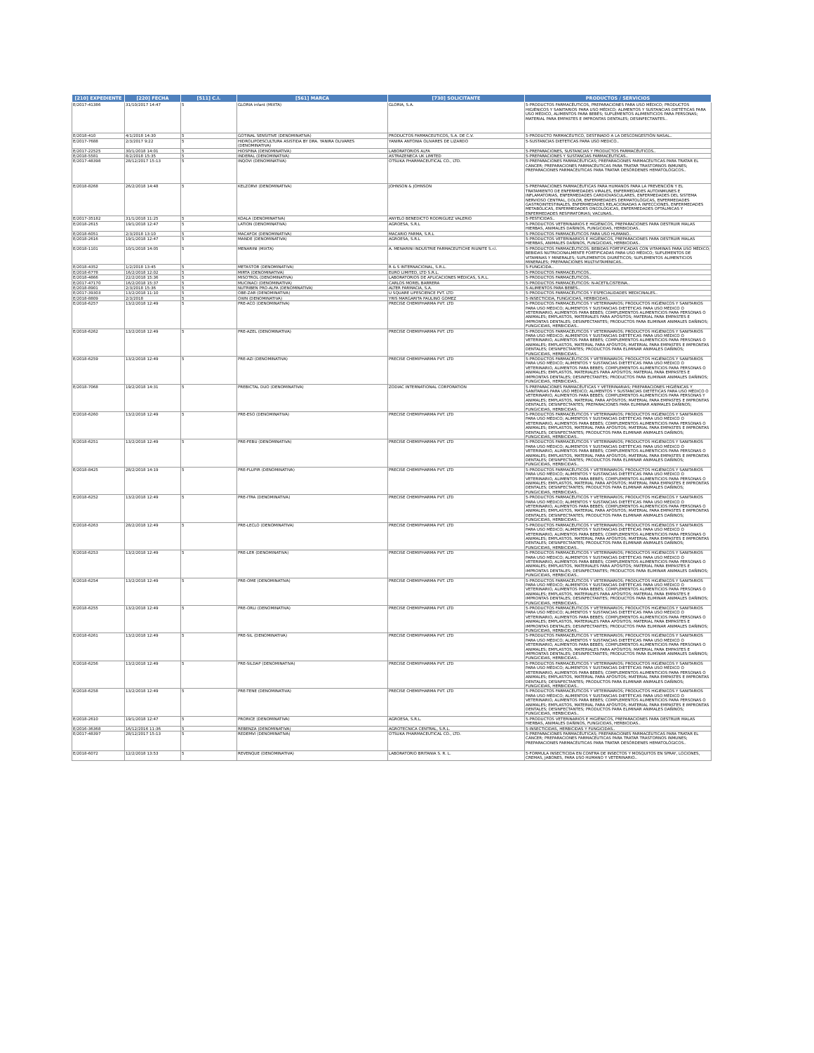| [210] EXPEDIENTE | [220] FECHA | [511] C.I. | [561] MARCA | [730] SOLICITANTE | PRODUCTOS / SERVICIOS |
| --- | --- | --- | --- | --- | --- |
| E/2017-41386 | 31/10/2017 14:47 | 5 | GLORIA infant (MIXTA) | GLORIA, S.A. | 5-PRODUCTOS FARMACÉUTICOS, PREPARACIONES PARA USO MÉDICO; PRODUCTOS HIGIÉNICOS Y SANITARIOS PARA USO MÉDICO; ALIMENTOS Y SUSTANCIAS DIETÉTICAS PARA USO MÉDICO, ALIMENTOS PARA BEBÉS; SUPLEMENTOS ALIMENTICIOS PARA PERSONAS; MATERIAL PARA EMPASTES E IMPRONTAS DENTALES; DESINFECTANTES.. |
| E/2018-410 | 4/1/2018 14:30 | 5 | GOTINAL SENSITIVE (DENOMINATIVA) | PRODUCTOS FARMACEUTICOS, S.A. DE C.V. | 5-PRODUCTO FARMACÉUTICO, DESTINADO A LA DESCONGESTIÓN NASAL.. |
| E/2017-7688 | 2/3/2017 9:22 | 5 | HIDROLIPOESCULTURA ASISTIDA BY DRA. YANIRA OLIVARES (DENOMINATIVA) | YANIRA ANTONIA OLIVARES DE LIZARDO | 5-SUSTANCIAS DIETETICAS PARA USO MEDICO.. |
| E/2017-22525 | 30/1/2018 14:01 | 5 | HIOSPINA (DENOMINATIVA) | LABORATORIOS ALFA | 5-PREPARACIONES, SUSTANCIAS Y PRODUCTOS FARMACÉUTICOS.. |
| E/2018-5581 | 8/2/2018 15:35 | 5 | INDERAL (DENOMINATIVA) | ASTRAZENECA UK LIMITED | 5-PREPARACIONES Y SUSTANCIAS FARMACÉUTICAS.. |
| E/2017-48398 | 28/12/2017 15:13 | 5 | INQOVI (DENOMINATIVA) | OTSUKA PHARMACEUTICAL CO., LTD. | 5-PREPARACIONES FARMACÉUTICAS; PREPARACIONES FARMACÉUTICAS PARA TRATAR EL CÁNCER; PREPARACIONES FARMACÉUTICAS PARA TRATAR TRASTORNOS INMUNES; PREPARACIONES FARMACÉUTICAS PARA TRATAR DESÓRDENES HEMATOLÓGICOS.. |
| E/2018-8268 | 26/2/2018 14:48 | 5 | KELZORVI (DENOMINATIVA) | JOHNSON & JOHNSON | 5-PREPARACIONES FARMACÉUTICAS PARA HUMANOS PARA LA PREVENCIÓN Y EL TRATAMIENTO DE ENFERMEDADES VIRALES, ENFERMEDADES AUTOINMUNES E INFLAMATORIAS, ENFERMEDADES CARDIOVASCULARES, ENFERMEDADES DEL SISTEMA NERVIOSO CENTRAL, DOLOR, ENFERMEDADES DERMATOLÓGICAS, ENFERMEDADES GASTROINTESTINALES, ENFERMEDADES RELACIONADAS A INFECCIONES, ENFERMEDADES METABÓLICAS, ENFERMEDADES ONCOLÓGICAS, ENFERMEDADES OFTÁLMICAS Y ENFERMEDADES RESPIRATORIAS; VACUNAS.. |
| E/2017-35182 | 31/1/2018 11:25 | 5 | KOALA (DENOMINATIVA) | ANYELO BENEDICTO RODRIGUEZ VALERIO | 5-PESTICIDAS.. |
| E/2018-2615 | 19/1/2018 12:47 | 5 | LATION (DENOMINATIVA) | AGROESA, S.R.L | 5-PRODUCTOS VETERINARIOS E HIGIÉNICOS, PREPARACIONES PARA DESTRUIR MALAS HIERBAS, ANIMALES DAÑINOS, FUNGICIDAS, HERBICIDAS.. |
| E/2018-6051 | 2/3/2018 13:10 | 5 | MACAFOX (DENOMINATIVA) | MACARIO FARMA, S.R.L | 5-PRODUCTOS FARMACÉUTICOS PARA USO HUMANO.. |
| E/2018-2616 | 19/1/2018 12:47 | 5 | MANDE (DENOMINATIVA) | AGROESA, S.R.L | 5-PRODUCTOS VETERINARIOS E HIGIÉNICOS, PREPARACIONES PARA DESTRUIR MALAS HIERBAS, ANIMALES DAÑINOS, FUNGICIDAS, HERBICIDAS.. |
| E/2018-1101 | 10/1/2018 14:05 | 5 | MENARINI (MIXTA) | A. MENARINI INDUSTRIE FARMACEUTICHE RIUNITE S.r.l. | 5-PRODUCTOS FARMACÉUTICOS; BEBIDAS FORTIFICADAS CON VITAMINAS PARA USO MÉDICO; BEBIDAS NUTRICIONALMENTE FORTIFICADAS PARA USO MÉDICO; SUPLEMENTOS DE VITAMINAS Y MINERALES; SUPLEMENTOS DIURÉTICOS; SUPLEMENTOS ALIMENTICIOS MINERALES; PREPARACIONES MULTIVITAMÍNICAS.. |
| E/2018-4352 | 1/2/2018 13:45 | 5 | METASTOR (DENOMINATIVA) | R & S INTERNACIONAL, S.R.L. | 5-FUNGICIDA.. |
| E/2018-6778 | 16/2/2018 12:02 | 5 | MIRTA (DENOMINATIVA) | EURO LIMITED, LTD S.R.L. | 5-PRODUCTOS FARMACÉUTICOS.. |
| E/2018-4866 | 22/2/2018 15:36 | 5 | MISOTROL (DENOMINATIVA) | LABORATORIOS DE APLICACIONES MÉDICAS, S.R.L. | 5-PRODUCTOS FARMACÉUTICOS.. |
| E/2017-47170 | 16/2/2018 15:37 | 5 | MUCINACI (DENOMINATIVA) | CARLOS MOREL BARRERA | 5-PRODUCTOS FARMACÉUTICOS: N-ACETILCISTEINA.. |
| E/2018-8901 | 2/3/2018 15:36 | 5 | NUTRIBEN PRO-ALFA (DENOMINATIVA) | ALTER FARMACIA, S.A. | 5-ALIMENTOS PARA BEBÉS.. |
| E/2017-39303 | 13/2/2018 11:10 | 5 | OBE-ZAR (DENOMINATIVA) | U SQUARE LIFESCIENCE PVT. LTD | 5-PRODUCTOS FARMACÉUTICOS Y ESPECIALIDADES MEDICINALES.. |
| E/2018-8809 | 2/3/2018 | 5 | OWN (DENOMINATIVA) | YRIS MARGARITA PAULINO GOMEZ | 5-INSECTICIDA, FUNGICIDAS, HERBICIDAS.. |
| E/2018-6257 | 13/2/2018 12:49 | 5 | PRE-ACO (DENOMINATIVA) | PRECISE CHEMIPHARMA PVT. LTD | 5-PRODUCTOS FARMACÉUTICOS Y VETERINARIOS; PRODUCTOS HIGIÉNICOS Y SANITARIOS PARA USO MÉDICO; ALIMENTOS Y SUSTANCIAS DIETÉTICAS PARA USO MÉDICO O VETERINARIO, ALIMENTOS PARA BEBÉS; COMPLEMENTOS ALIMENTICIOS PARA PERSONAS O ANIMALES; EMPLASTOS, MATERIALES PARA APÓSITOS; MATERIAL PARA EMPASTES E IMPRONTAS DENTALES; DESINFECTANTES; PRODUCTOS PARA ELIMINAR ANIMALES DAÑINOS; FUNGICIDAS, HERBICIDAS.. |
| E/2018-6262 | 13/2/2018 12:49 | 5 | PRE-AZEL (DENOMINATIVA) | PRECISE CHEMIPHARMA PVT. LTD | 5-PRODUCTOS FARMACÉUTICOS Y VETERINARIOS; PRODUCTOS HIGIÉNICOS Y SANITARIOS PARA USO MÉDICO; ALIMENTOS Y SUSTANCIAS DIETÉTICAS PARA USO MÉDICO O VETERINARIO, ALIMENTOS PARA BEBÉS; COMPLEMENTOS ALIMENTICIOS PARA PERSONAS O ANIMALES; EMPLASTOS, MATERIAL PARA APÓSITOS; MATERIAL PARA EMPASTES E IMPRONTAS DENTALES; DESINFECTANTES; PRODUCTOS PARA ELIMINAR ANIMALES DAÑINOS; FUNGICIDAS, HERBICIDAS.. |
| E/2018-6259 | 13/2/2018 12:49 | 5 | PRE-AZI (DENOMINATIVA) | PRECISE CHEMIPHARMA PVT. LTD | 5-PRODUCTOS FARMACÉUTICOS Y VETERINARIOS; PRODUCTOS HIGIÉNICOS Y SANITARIOS PARA USO MÉDICO; ALIMENTOS Y SUSTANCIAS DIETÉTICAS PARA USO MÉDICO O VETERINARIO, ALIMENTOS PARA BEBÉS; COMPLEMENTOS ALIMENTICIOS PARA PERSONAS O ANIMALES; EMPLASTOS, MATERIALES PARA APÓSITOS; MATERIAL PARA EMPASTES E IMPRONTAS DENTALES; DESINFECTANTES; PRODUCTOS PARA ELIMINAR ANIMALES DAÑINOS; FUNGICIDAS, HERBICIDAS.. |
| E/2018-7068 | 19/2/2018 14:31 | 5 | PREBICTAL DUO (DENOMINATIVA) | ZODIAC INTERNATIONAL CORPORATION | 5-PREPARACIONES FARMACÉUTICAS Y VETERINARIAS; PREPARACIONES HIGIÉNICAS Y SANITARIAS PARA USO MÉDICO; ALIMENTOS Y SUSTANCIAS DIETÉTICAS PARA USO MÉDICO O VETERINARIO, ALIMENTOS PARA BEBÉS; COMPLEMENTOS ALIMENTICIOS PARA PERSONAS Y ANIMALES; EMPLASTOS, MATERIAL PARA APÓSITOS; MATERIAL PARA EMPASTES E IMPRONTAS DENTALES; DESINFECTANTES; PREPARACIONES PARA ELIMINAR ANIMALES DAÑINOS; FUNGICIDAS, HERBICIDAS.. |
| E/2018-6260 | 13/2/2018 12:49 | 5 | PRE-ESO (DENOMINATIVA) | PRECISE CHEMIPHARMA PVT. LTD | 5-PRODUCTOS FARMACÉUTICOS Y VETERINARIOS; PRODUCTOS HIGIÉNICOS Y SANITARIOS PARA USO MÉDICO; ALIMENTOS Y SUSTANCIAS DIETÉTICAS PARA USO MÉDICO O VETERINARIO, ALIMENTOS PARA BEBÉS; COMPLEMENTOS ALIMENTICIOS PARA PERSONAS O ANIMALES; EMPLASTOS, MATERIAL PARA APÓSITOS; MATERIAL PARA EMPASTES E IMPRONTAS DENTALES; DESINFECTANTES; PRODUCTOS PARA ELIMINAR ANIMALES DAÑINOS; FUNGICIDAS, HERBICIDAS.. |
| E/2018-6251 | 13/2/2018 12:49 | 5 | PRE-FEBU (DENOMINATIVA) | PRECISE CHEMIPHARMA PVT. LTD | 5-PRODUCTOS FARMACÉUTICOS Y VETERINARIOS; PRODUCTOS HIGIÉNICOS Y SANITARIOS PARA USO MÉDICO; ALIMENTOS Y SUSTANCIAS DIETÉTICAS PARA USO MÉDICO O VETERINARIO, ALIMENTOS PARA BEBÉS; COMPLEMENTOS ALIMENTICIOS PARA PERSONAS O ANIMALES; EMPLASTOS, MATERIAL PARA APÓSITOS; MATERIAL PARA EMPASTES E IMPRONTAS DENTALES; DESINFECTANTES; PRODUCTOS PARA ELIMINAR ANIMALES DAÑINOS; FUNGICIDAS, HERBICIDAS.. |
| E/2018-8425 | 28/2/2018 14:19 | 5 | PRE-FLUPIR (DENOMINATIVA) | PRECISE CHEMIPHARMA PVT. LTD | 5-PRODUCTOS FARMACÉUTICOS Y VETERINARIOS; PRODUCTOS HIGIÉNICOS Y SANITARIOS PARA USO MÉDICO; ALIMENTOS Y SUSTANCIAS DIETÉTICAS PARA USO MÉDICO O VETERINARIO, ALIMENTOS PARA BEBÉS; COMPLEMENTOS ALIMENTICIOS PARA PERSONAS O ANIMALES; EMPLASTOS, MATERIAL PARA APÓSITOS; MATERIAL PARA EMPASTES E IMPRONTAS DENTALES; DESINFECTANTES; PRODUCTOS PARA ELIMINAR ANIMALES DAÑINOS; FUNGICIDAS, HERBICIDAS.. |
| E/2018-6252 | 13/2/2018 12:49 | 5 | PRE-ITRA (DENOMINATIVA) | PRECISE CHEMIPHARMA PVT. LTD | 5-PRODUCTOS FARMACÉUTICOS Y VETERINARIOS; PRODUCTOS HIGIÉNICOS Y SANITARIOS PARA USO MÉDICO; ALIMENTOS Y SUSTANCIAS DIETÉTICAS PARA USO MÉDICO O VETERINARIO, ALIMENTOS PARA BEBÉS; COMPLEMENTOS ALIMENTICIOS PARA PERSONAS O ANIMALES; EMPLASTOS, MATERIAL PARA APÓSITOS; MATERIAL PARA EMPASTES E IMPRONTAS DENTALES; DESINFECTANTES; PRODUCTOS PARA ELIMINAR ANIMALES DAÑINOS; FUNGICIDAS, HERBICIDAS.. |
| E/2018-6263 | 28/2/2018 12:49 | 5 | PRE-LECLO (DENOMINATIVA) | PRECISE CHEMIPHARMA PVT. LTD | 5-PRODUCTOS FARMACÉUTICOS Y VETERINARIOS; PRODUCTOS HIGIÉNICOS Y SANITARIOS PARA USO MÉDICO; ALIMENTOS Y SUSTANCIAS DIETÉTICAS PARA USO MÉDICO O VETERINARIO, ALIMENTOS PARA BEBÉS; COMPLEMENTOS ALIMENTICIOS PARA PERSONAS O ANIMALES; EMPLASTOS, MATERIAL PARA APÓSITOS; MATERIAL PARA EMPASTES E IMPRONTAS DENTALES; DESINFECTANTES; PRODUCTOS PARA ELIMINAR ANIMALES DAÑINOS; FUNGICIDAS, HERBICIDAS.. |
| E/2018-6253 | 13/2/2018 12:49 | 5 | PRE-LER (DENOMINATIVA) | PRECISE CHEMIPHARMA PVT. LTD | 5-PRODUCTOS FARMACÉUTICOS Y VETERINARIOS; PRODUCTOS HIGIÉNICOS Y SANITARIOS PARA USO MÉDICO; ALIMENTOS Y SUSTANCIAS DIETÉTICAS PARA USO MÉDICO O VETERINARIO, ALIMENTOS PARA BEBÉS; COMPLEMENTOS ALIMENTICIOS PARA PERSONAS O ANIMALES; EMPLASTOS, MATERIALES PARA APÓSITOS; MATERIAL PARA EMPASTES E IMPRONTAS DENTALES; DESINFECTANTES; PRODUCTOS PARA ELIMINAR ANIMALES DAÑINOS; FUNGICIDAS, HERBICIDAS.. |
| E/2018-6254 | 13/2/2018 12:49 | 5 | PRE-OME (DENOMINATIVA) | PRECISE CHEMIPHARMA PVT. LTD | 5-PRODUCTOS FARMACÉUTICOS Y VETERINARIOS; PRODUCTOS HIGIÉNICOS Y SANITARIOS PARA USO MÉDICO; ALIMENTOS Y SUSTANCIAS DIETÉTICAS PARA USO MÉDICO O VETERINARIO, ALIMENTOS PARA BEBÉS; COMPLEMENTOS ALIMENTICIOS PARA PERSONAS O ANIMALES; EMPLASTOS, MATERIALES PARA APÓSITOS; MATERIAL PARA EMPASTES E IMPRONTAS DENTALES; DESINFECTANTES; PRODUCTOS PARA ELIMINAR ANIMALES DAÑINOS; FUNGICIDAS, HERBICIDAS.. |
| E/2018-6255 | 13/2/2018 12:49 | 5 | PRE-ORLI (DENOMINATIVA) | PRECISE CHEMIPHARMA PVT. LTD | 5-PRODUCTOS FARMACÉUTICOS Y VETERINARIOS; PRODUCTOS HIGIÉNICOS Y SANITARIOS PARA USO MÉDICO; ALIMENTOS Y SUSTANCIAS DIETÉTICAS PARA USO MÉDICO O VETERINARIO, ALIMENTOS PARA BEBÉS; COMPLEMENTOS ALIMENTICIOS PARA PERSONAS O ANIMALES; EMPLASTOS, MATERIALES PARA APÓSITOS; MATERIAL PARA EMPASTES E IMPRONTAS DENTALES; DESINFECTANTES; PRODUCTOS PARA ELIMINAR ANIMALES DAÑINOS; FUNGICIDAS, HERBICIDAS.. |
| E/2018-6261 | 13/2/2018 12:49 | 5 | PRE-SIL (DENOMINATIVA) | PRECISE CHEMIPHARMA PVT. LTD | 5-PRODUCTOS FARMACÉUTICOS Y VETERINARIOS; PRODUCTOS HIGIÉNICOS Y SANITARIOS PARA USO MÉDICO; ALIMENTOS Y SUSTANCIAS DIETÉTICAS PARA USO MÉDICO O VETERINARIO, ALIMENTOS PARA BEBÉS; COMPLEMENTOS ALIMENTICIOS PARA PERSONAS O ANIMALES; EMPLASTOS, MATERIALES PARA APÓSITOS; MATERIAL PARA EMPASTES E IMPRONTAS DENTALES; DESINFECTANTES; PRODUCTOS PARA ELIMINAR ANIMALES DAÑINOS; FUNGICIDAS, HERBICIDAS.. |
| E/2018-6256 | 13/2/2018 12:49 | 5 | PRE-SILDAP (DENOMINATIVA) | PRECISE CHEMIPHARMA PVT. LTD | 5-PRODUCTOS FARMACÉUTICOS Y VETERINARIOS; PRODUCTOS HIGIÉNICOS Y SANITARIOS PARA USO MÉDICO; ALIMENTOS Y SUSTANCIAS DIETÉTICAS PARA USO MÉDICO O VETERINARIO, ALIMENTOS PARA BEBÉS; COMPLEMENTOS ALIMENTICIOS PARA PERSONAS O ANIMALES; EMPLASTOS, MATERIAL PARA APÓSITOS; MATERIAL PARA EMPASTES E IMPRONTAS DENTALES; DESINFECTANTES; PRODUCTOS PARA ELIMINAR ANIMALES DAÑINOS; FUNGICIDAS, HERBICIDAS.. |
| E/2018-6258 | 13/2/2018 12:49 | 5 | PRE-TENE (DENOMINATIVA) | PRECISE CHEMIPHARMA PVT. LTD | 5-PRODUCTOS FARMACÉUTICOS Y VETERINARIOS; PRODUCTOS HIGIÉNICOS Y SANITARIOS PARA USO MÉDICO; ALIMENTOS Y SUSTANCIAS DIETÉTICAS PARA USO MÉDICO O VETERINARIO, ALIMENTOS PARA BEBÉS; COMPLEMENTOS ALIMENTICIOS PARA PERSONAS O ANIMALES; EMPLASTOS, MATERIAL PARA APÓSITOS; MATERIAL PARA EMPASTES E IMPRONTAS DENTALES; DESINFECTANTES; PRODUCTOS PARA ELIMINAR ANIMALES DAÑINOS; FUNGICIDAS, HERBICIDAS.. |
| E/2018-2610 | 19/1/2018 12:47 | 5 | PRORICE (DENOMINATIVA) | AGROESA, S.R.L. | 5-PRODUCTOS VETERINARIOS E HIGIÉNICOS, PREPARACIONES PARA DESTRUIR MALAS HIERBAS, ANIMALES DAÑINOS, FUNGICIDAS, HERBICIDAS.. |
| E/2016-36368 | 16/12/2016 11:36 | 5 | REBENZA (DENOMINATIVA) | AGROTECNICA CENTRAL, S.R.L. | 5-INSECTICIDAS, HERBICIDAS Y FUNGICIDAS.. |
| E/2017-48397 | 28/12/2017 15:13 | 5 | REDEMVI (DENOMINATIVA) | OTSUKA PHARMACEUTICAL CO., LTD. | 5-PREPARACIONES FARMACÉUTICAS; PREPARACIONES FARMACÉUTICAS PARA TRATAR EL CÁNCER; PREPARACIONES FARMACÉUTICAS PARA TRATAR TRASTORNOS INMUNES; PREPARACIONES FARMACÉUTICAS PARA TRATAR DESÓRDENES HEMATOLÓGICOS.. |
| E/2018-6072 | 12/2/2018 13:53 | 5 | REVENQUE (DENOMINATIVA) | LABORATORIO BRITANIA S. R. L. | 5-FORMULA INSECTICIDA EN CONTRA DE INSECTOS Y MOSQUITOS EN SPRAY, LOCIONES, CREMAS, JABONES, PARA USO HUMANO Y VETERINARIO.. |